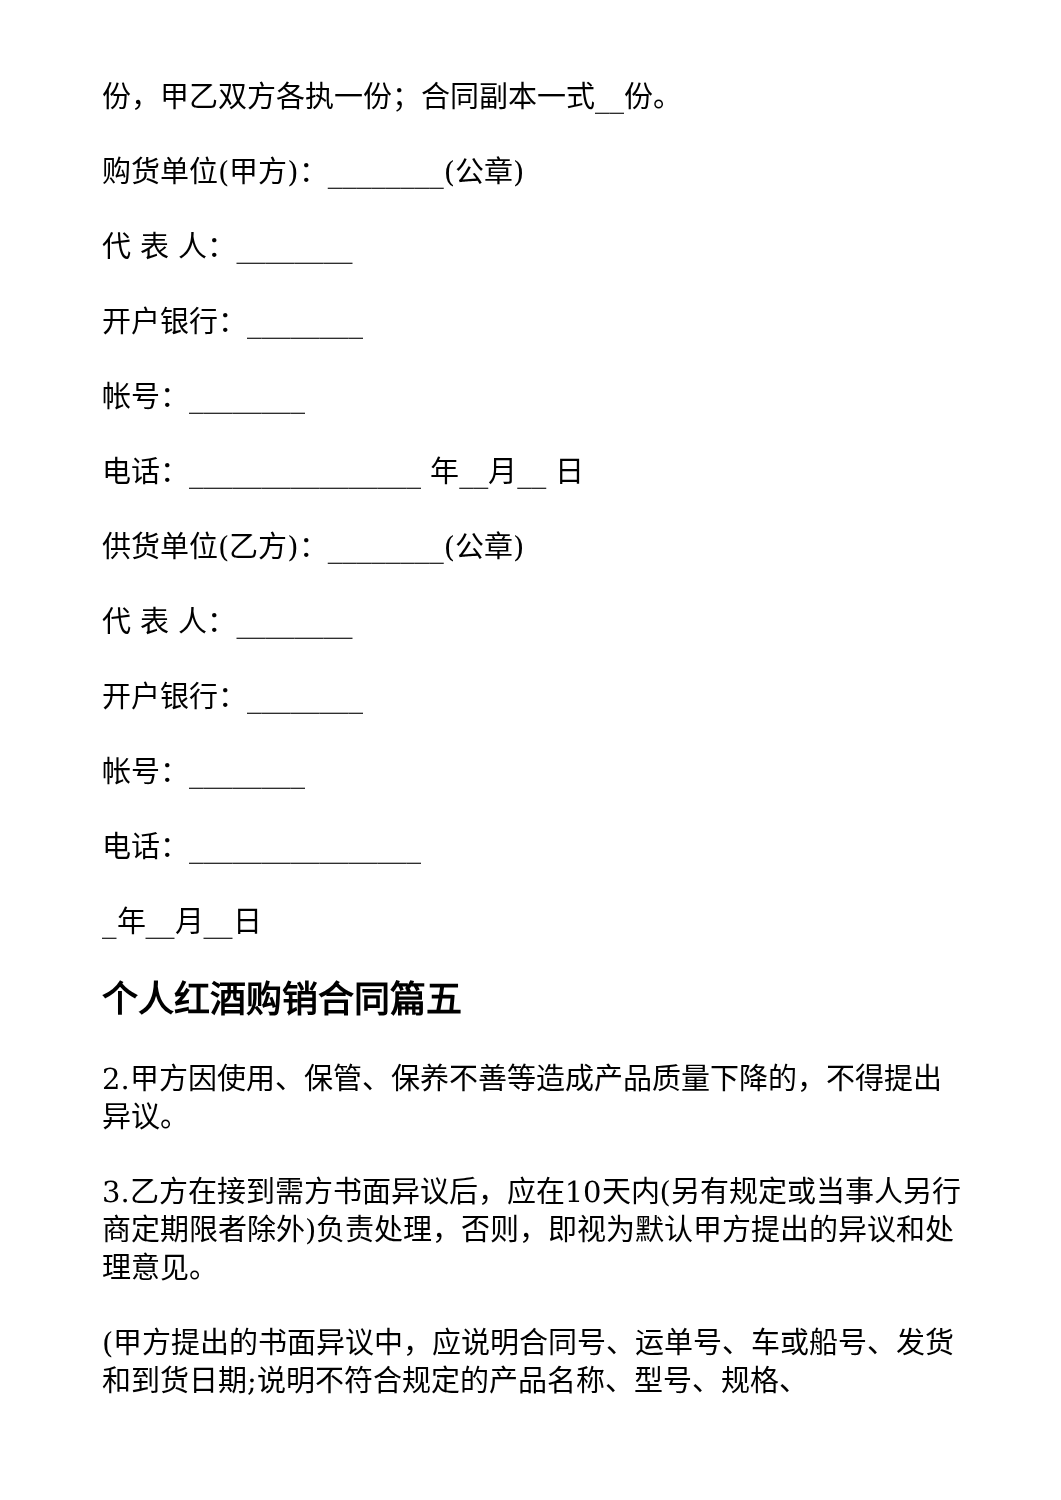份，甲乙双方各执一份；合同副本一式__份。
购货单位(甲方)：________(公章)
代 表 人：________
开户银行：________
帐号：________
电话：________________ 年__月__ 日
供货单位(乙方)：________(公章)
代 表 人：________
开户银行：________
帐号：________
电话：________________
_年__月__日
个人红酒购销合同篇五
2.甲方因使用、保管、保养不善等造成产品质量下降的，不得提出异议。
3.乙方在接到需方书面异议后，应在10天内(另有规定或当事人另行商定期限者除外)负责处理，否则，即视为默认甲方提出的异议和处理意见。
(甲方提出的书面异议中，应说明合同号、运单号、车或船号、发货和到货日期;说明不符合规定的产品名称、型号、规格、